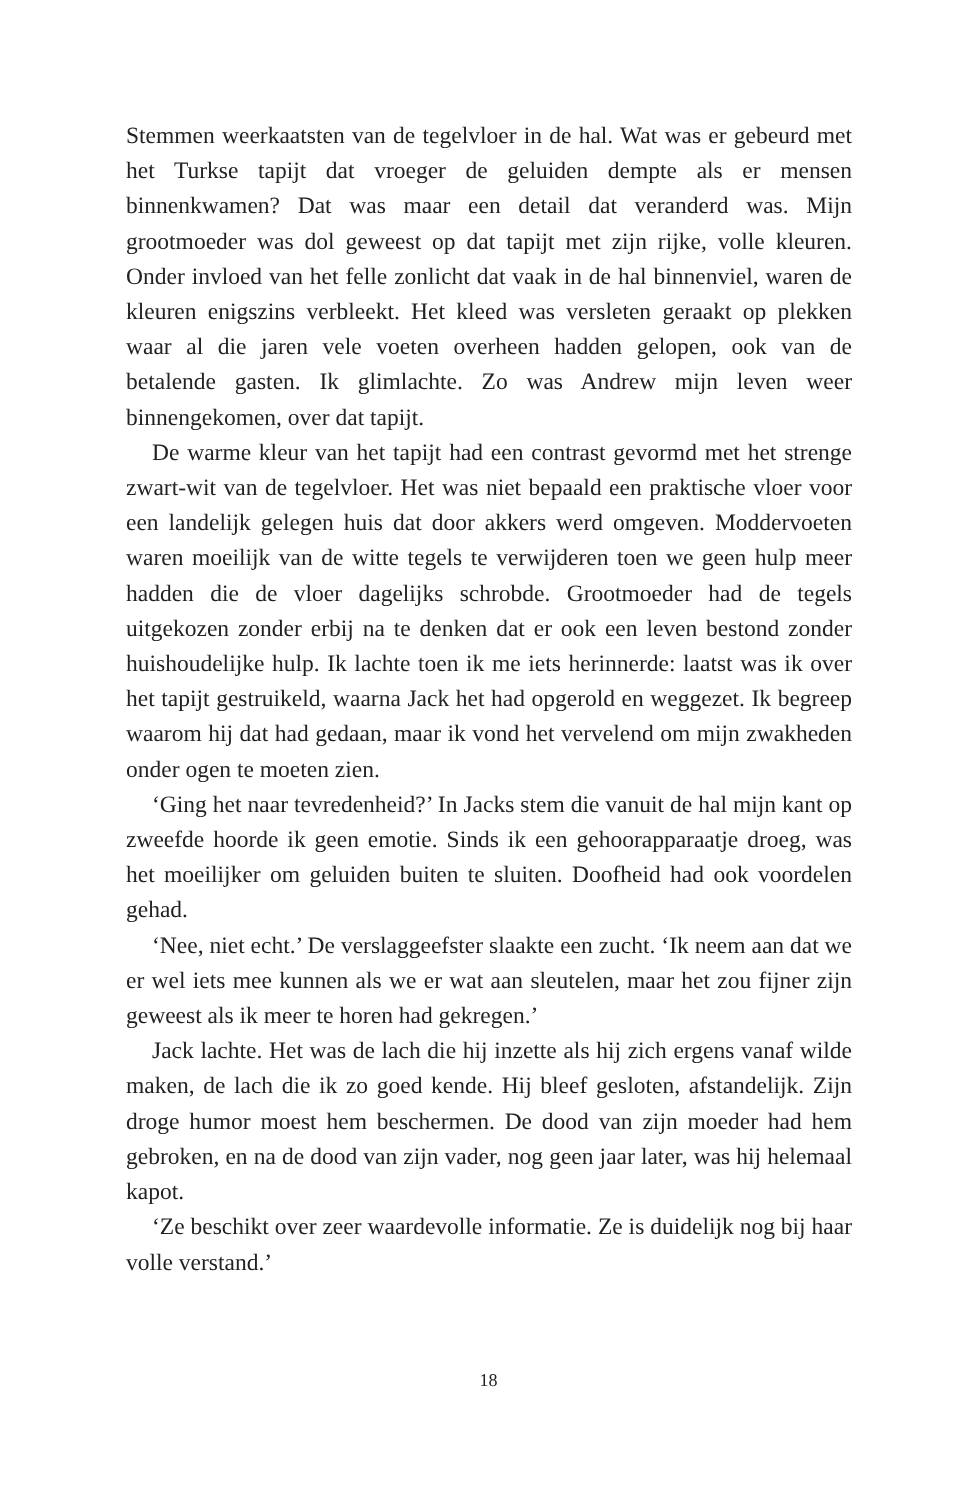Stemmen weerkaatsten van de tegelvloer in de hal. Wat was er gebeurd met het Turkse tapijt dat vroeger de geluiden dempte als er mensen binnenkwamen? Dat was maar een detail dat veranderd was. Mijn grootmoeder was dol geweest op dat tapijt met zijn rijke, volle kleuren. Onder invloed van het felle zonlicht dat vaak in de hal binnenviel, waren de kleuren enigszins verbleekt. Het kleed was versleten geraakt op plekken waar al die jaren vele voeten overheen hadden gelopen, ook van de betalende gasten. Ik glimlachte. Zo was Andrew mijn leven weer binnengekomen, over dat tapijt.
De warme kleur van het tapijt had een contrast gevormd met het strenge zwart-wit van de tegelvloer. Het was niet bepaald een praktische vloer voor een landelijk gelegen huis dat door akkers werd omgeven. Moddervoeten waren moeilijk van de witte tegels te verwijderen toen we geen hulp meer hadden die de vloer dagelijks schrobde. Grootmoeder had de tegels uitgekozen zonder erbij na te denken dat er ook een leven bestond zonder huishoudelijke hulp. Ik lachte toen ik me iets herinnerde: laatst was ik over het tapijt gestruikeld, waarna Jack het had opgerold en weggezet. Ik begreep waarom hij dat had gedaan, maar ik vond het vervelend om mijn zwakheden onder ogen te moeten zien.
‘Ging het naar tevredenheid?’ In Jacks stem die vanuit de hal mijn kant op zweefde hoorde ik geen emotie. Sinds ik een gehoorapparaatje droeg, was het moeilijker om geluiden buiten te sluiten. Doofheid had ook voordelen gehad.
‘Nee, niet echt.’ De verslaggeefster slaakte een zucht. ‘Ik neem aan dat we er wel iets mee kunnen als we er wat aan sleutelen, maar het zou fijner zijn geweest als ik meer te horen had gekregen.’
Jack lachte. Het was de lach die hij inzette als hij zich ergens vanaf wilde maken, de lach die ik zo goed kende. Hij bleef gesloten, afstandelijk. Zijn droge humor moest hem beschermen. De dood van zijn moeder had hem gebroken, en na de dood van zijn vader, nog geen jaar later, was hij helemaal kapot.
‘Ze beschikt over zeer waardevolle informatie. Ze is duidelijk nog bij haar volle verstand.’
18